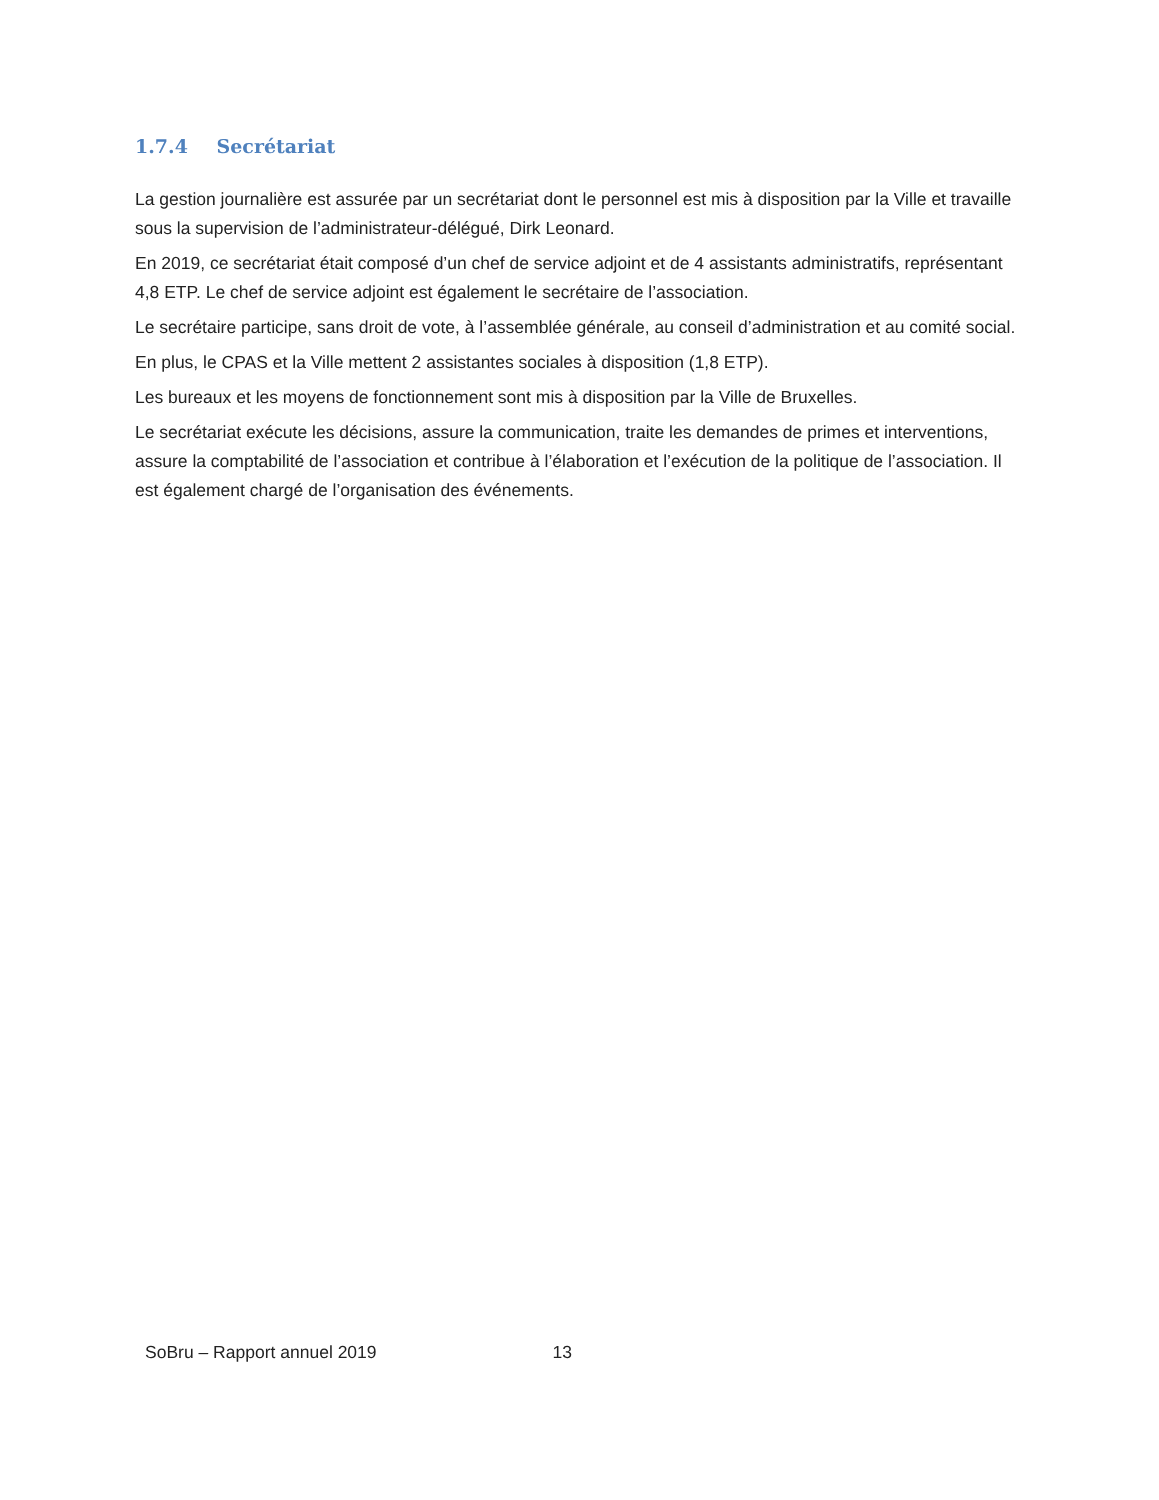1.7.4 Secrétariat
La gestion journalière est assurée par un secrétariat dont le personnel est mis à disposition par la Ville et travaille sous la supervision de l’administrateur-délégué, Dirk Leonard.
En 2019, ce secrétariat était composé d’un chef de service adjoint et de 4 assistants administratifs, représentant 4,8 ETP. Le chef de service adjoint est également le secrétaire de l’association.
Le secrétaire participe, sans droit de vote, à l’assemblée générale, au conseil d’administration et au comité social.
En plus, le CPAS et la Ville mettent 2 assistantes sociales à disposition (1,8 ETP).
Les bureaux et les moyens de fonctionnement sont mis à disposition par la Ville de Bruxelles.
Le secrétariat exécute les décisions, assure la communication, traite les demandes de primes et interventions, assure la comptabilité de l’association et contribue à l’élaboration et l’exécution de la politique de l’association. Il est également chargé de l’organisation des événements.
SoBru – Rapport annuel 2019 13